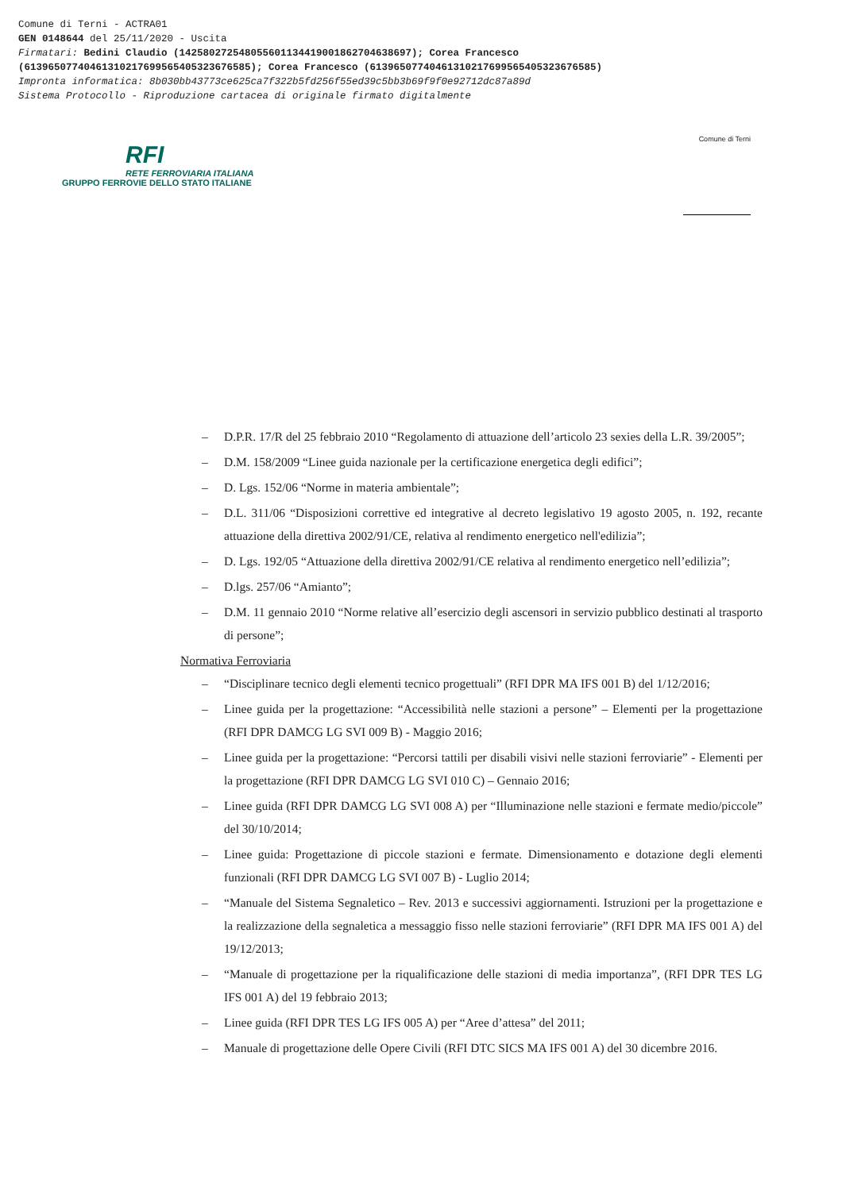Comune di Terni - ACTRA01
GEN 0148644 del 25/11/2020 - Uscita
Firmatari: Bedini Claudio (142580272548055601134419001862704638697); Corea Francesco
(61396507740461310217699565405323676585); Corea Francesco (61396507740461310217699565405323676585)
Impronta informatica: 8b030bb43773ce625ca7f322b5fd256f55ed39c5bb3b69f9f0e92712dc87a89d
Sistema Protocollo - Riproduzione cartacea di originale firmato digitalmente
RFI
RETE FERROVIARIA ITALIANA
GRUPPO FERROVIE DELLO STATO ITALIANE
Comune di Terni
– D.P.R. 17/R del 25 febbraio 2010 “Regolamento di attuazione dell’articolo 23 sexies della L.R. 39/2005”;
– D.M. 158/2009 “Linee guida nazionale per la certificazione energetica degli edifici”;
– D. Lgs. 152/06 “Norme in materia ambientale”;
– D.L. 311/06 “Disposizioni correttive ed integrative al decreto legislativo 19 agosto 2005, n. 192, recante attuazione della direttiva 2002/91/CE, relativa al rendimento energetico nell'edilizia”;
– D. Lgs. 192/05 “Attuazione della direttiva 2002/91/CE relativa al rendimento energetico nell’edilizia”;
– D.lgs. 257/06 “Amianto”;
– D.M. 11 gennaio 2010 “Norme relative all’esercizio degli ascensori in servizio pubblico destinati al trasporto di persone”;
Normativa Ferroviaria
– “Disciplinare tecnico degli elementi tecnico progettuali” (RFI DPR MA IFS 001 B) del 1/12/2016;
– Linee guida per la progettazione: “Accessibilità nelle stazioni a persone” – Elementi per la progettazione (RFI DPR DAMCG LG SVI 009 B) - Maggio 2016;
– Linee guida per la progettazione: “Percorsi tattili per disabili visivi nelle stazioni ferroviarie” - Elementi per la progettazione (RFI DPR DAMCG LG SVI 010 C) – Gennaio 2016;
– Linee guida (RFI DPR DAMCG LG SVI 008 A) per “Illuminazione nelle stazioni e fermate medio/piccole” del 30/10/2014;
– Linee guida: Progettazione di piccole stazioni e fermate. Dimensionamento e dotazione degli elementi funzionali (RFI DPR DAMCG LG SVI 007 B) - Luglio 2014;
– “Manuale del Sistema Segnaletico – Rev. 2013 e successivi aggiornamenti. Istruzioni per la progettazione e la realizzazione della segnaletica a messaggio fisso nelle stazioni ferroviarie” (RFI DPR MA IFS 001 A) del 19/12/2013;
– “Manuale di progettazione per la riqualificazione delle stazioni di media importanza”, (RFI DPR TES LG IFS 001 A) del 19 febbraio 2013;
– Linee guida (RFI DPR TES LG IFS 005 A) per “Aree d’attesa” del 2011;
– Manuale di progettazione delle Opere Civili (RFI DTC SICS MA IFS 001 A) del 30 dicembre 2016.